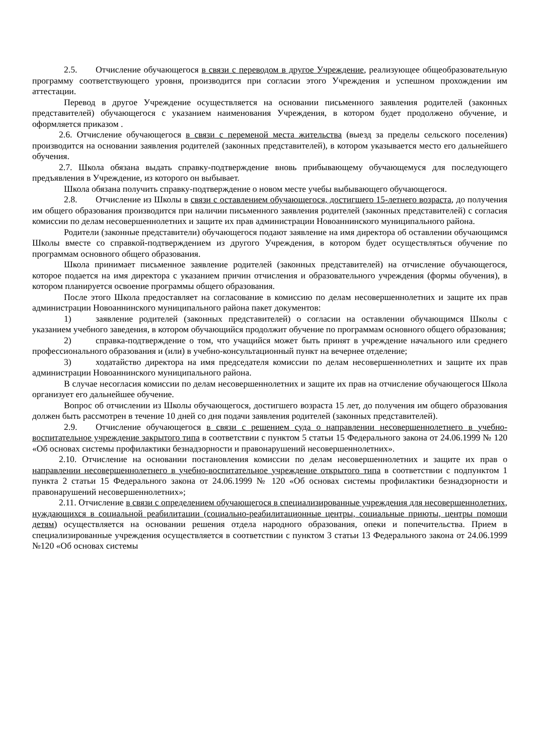2.5. Отчисление обучающегося в связи с переводом в другое Учреждение, реализующее общеобразовательную программу соответствующего уровня, производится при согласии этого Учреждения и успешном прохождении им аттестации.
Перевод в другое Учреждение осуществляется на основании письменного заявления родителей (законных представителей) обучающегося с указанием наименования Учреждения, в котором будет продолжено обучение, и оформляется приказом .
2.6. Отчисление обучающегося в связи с переменой места жительства (выезд за пределы сельского поселения) производится на основании заявления родителей (законных представителей), в котором указывается место его дальнейшего обучения.
2.7. Школа обязана выдать справку-подтверждение вновь прибывающему обучающемуся для последующего предъявления в Учреждение, из которого он выбывает.
Школа обязана получить справку-подтверждение о новом месте учебы выбывающего обучающегося.
2.8. Отчисление из Школы в связи с оставлением обучающегося, достигшего 15-летнего возраста, до получения им общего образования производится при наличии письменного заявления родителей (законных представителей) с согласия комиссии по делам несовершеннолетних и защите их прав администрации Новоаннинского муниципального района.
Родители (законные представители) обучающегося подают заявление на имя директора об оставлении обучающимся Школы вместе со справкой-подтверждением из другого Учреждения, в котором будет осуществляться обучение по программам основного общего образования.
Школа принимает письменное заявление родителей (законных представителей) на отчисление обучающегося, которое подается на имя директора с указанием причин отчисления и образовательного учреждения (формы обучения), в котором планируется освоение программы общего образования.
После этого Школа предоставляет на согласование в комиссию по делам несовершеннолетних и защите их прав администрации Новоаннинского муниципального района пакет документов:
1) заявление родителей (законных представителей) о согласии на оставлении обучающимся Школы с указанием учебного заведения, в котором обучающийся продолжит обучение по программам основного общего образования;
2) справка-подтверждение о том, что учащийся может быть принят в учреждение начального или среднего профессионального образования и (или) в учебно-консультационный пункт на вечернее отделение;
3) ходатайство директора на имя председателя комиссии по делам несовершеннолетних и защите их прав администрации Новоаннинского муниципального района.
В случае несогласия комиссии по делам несовершеннолетних и защите их прав на отчисление обучающегося Школа организует его дальнейшее обучение.
Вопрос об отчислении из Школы обучающегося, достигшего возраста 15 лет, до получения им общего образования должен быть рассмотрен в течение 10 дней со дня подачи заявления родителей (законных представителей).
2.9. Отчисление обучающегося в связи с решением суда о направлении несовершеннолетнего в учебно-воспитательное учреждение закрытого типа в соответствии с пунктом 5 статьи 15 Федерального закона от 24.06.1999 № 120 «Об основах системы профилактики безнадзорности и правонарушений несовершеннолетних».
2.10. Отчисление на основании постановления комиссии по делам несовершеннолетних и защите их прав о направлении несовершеннолетнего в учебно-воспитательное учреждение открытого типа в соответствии с подпунктом 1 пункта 2 статьи 15 Федерального закона от 24.06.1999 № 120 «Об основах системы профилактики безнадзорности и правонарушений несовершеннолетних»;
2.11. Отчисление в связи с определением обучающегося в специализированные учреждения для несовершеннолетних, нуждающихся в социальной реабилитации (социально-реабилитационные центры, социальные приюты, центры помощи детям) осуществляется на основании решения отдела народного образования, опеки и попечительства. Прием в специализированные учреждения осуществляется в соответствии с пунктом 3 статьи 13 Федерального закона от 24.06.1999 №120 «Об основах системы